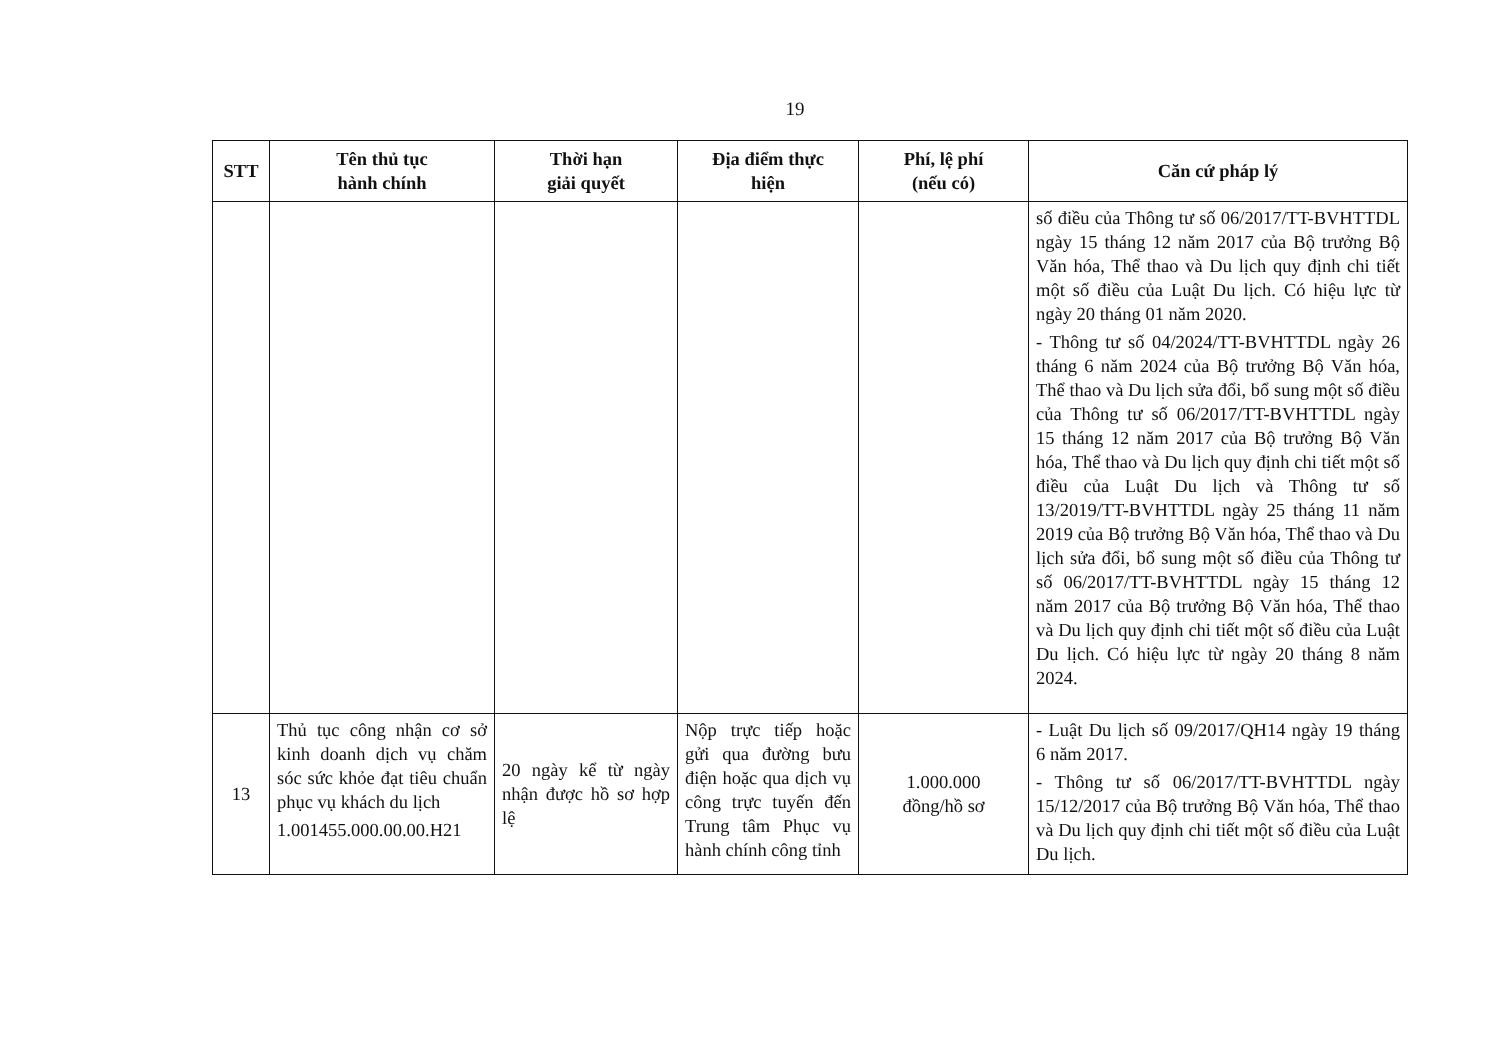19
| STT | Tên thủ tục hành chính | Thời hạn giải quyết | Địa điểm thực hiện | Phí, lệ phí (nếu có) | Căn cứ pháp lý |
| --- | --- | --- | --- | --- | --- |
| | | | | | số điều của Thông tư số 06/2017/TT-BVHTTDL ngày 15 tháng 12 năm 2017 của Bộ trưởng Bộ Văn hóa, Thể thao và Du lịch quy định chi tiết một số điều của Luật Du lịch. Có hiệu lực từ ngày 20 tháng 01 năm 2020. - Thông tư số 04/2024/TT-BVHTTDL ngày 26 tháng 6 năm 2024 của Bộ trưởng Bộ Văn hóa, Thể thao và Du lịch sửa đổi, bổ sung một số điều của Thông tư số 06/2017/TT-BVHTTDL ngày 15 tháng 12 năm 2017 của Bộ trưởng Bộ Văn hóa, Thể thao và Du lịch quy định chi tiết một số điều của Luật Du lịch và Thông tư số 13/2019/TT-BVHTTDL ngày 25 tháng 11 năm 2019 của Bộ trưởng Bộ Văn hóa, Thể thao và Du lịch sửa đổi, bổ sung một số điều của Thông tư số 06/2017/TT-BVHTTDL ngày 15 tháng 12 năm 2017 của Bộ trưởng Bộ Văn hóa, Thể thao và Du lịch quy định chi tiết một số điều của Luật Du lịch. Có hiệu lực từ ngày 20 tháng 8 năm 2024. |
| 13 | Thủ tục công nhận cơ sở kinh doanh dịch vụ chăm sóc sức khỏe đạt tiêu chuẩn phục vụ khách du lịch 1.001455.000.00.00.H21 | 20 ngày kể từ ngày nhận được hồ sơ hợp lệ | Nộp trực tiếp hoặc gửi qua đường bưu điện hoặc qua dịch vụ công trực tuyến đến Trung tâm Phục vụ hành chính công tỉnh | 1.000.000 đồng/hồ sơ | - Luật Du lịch số 09/2017/QH14 ngày 19 tháng 6 năm 2017. - Thông tư số 06/2017/TT-BVHTTDL ngày 15/12/2017 của Bộ trưởng Bộ Văn hóa, Thể thao và Du lịch quy định chi tiết một số điều của Luật Du lịch. |